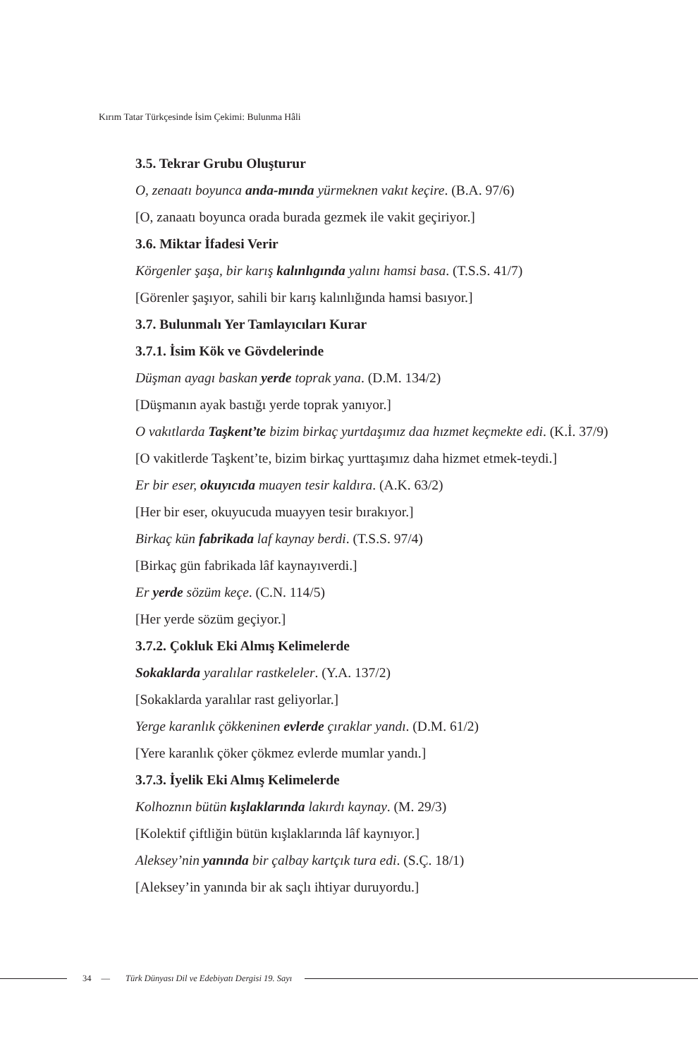Kırım Tatar Türkçesinde İsim Çekimi: Bulunma Hâli
3.5. Tekrar Grubu Oluşturur
O, zenaatı boyunca anda-mında yürmeknen vakıt keçire. (B.A. 97/6)
[O, zanaatı boyunca orada burada gezmek ile vakit geçiriyor.]
3.6. Miktar İfadesi Verir
Körgenler şaşa, bir karış kalınlıgında yalını hamsi basa. (T.S.S. 41/7)
[Görenler şaşıyor, sahili bir karış kalınlığında hamsi basıyor.]
3.7. Bulunmalı Yer Tamlayıcıları Kurar
3.7.1. İsim Kök ve Gövdelerinde
Düşman ayagı baskan yerde toprak yana. (D.M. 134/2)
[Düşmanın ayak bastığı yerde toprak yanıyor.]
O vakıtlarda Taşkent’te bizim birkaç yurtdaşımız daa hızmet keçmekte edi. (K.İ. 37/9)
[O vakitlerde Taşkent’te, bizim birkaç yurttaşımız daha hizmet etmek-teydi.]
Er bir eser, okuyıcıda muayen tesir kaldıra. (A.K. 63/2)
[Her bir eser, okuyucuda muayyen tesir bırakıyor.]
Birkaç kün fabrikada laf kaynay berdi. (T.S.S. 97/4)
[Birkaç gün fabrikada lâf kaynayıverdi.]
Er yerde sözüm keçe. (C.N. 114/5)
[Her yerde sözüm geçiyor.]
3.7.2. Çokluk Eki Almış Kelimelerde
Sokaklarda yaralılar rastkeleler. (Y.A. 137/2)
[Sokaklarda yaralılar rast geliyorlar.]
Yerge karanlık çökkeninen evlerde çıraklar yandı. (D.M. 61/2)
[Yere karanlık çöker çökmez evlerde mumlar yandı.]
3.7.3. İyelik Eki Almış Kelimelerde
Kolhoznın bütün kışlaklarında lakırdı kaynay. (M. 29/3)
[Kolektif çiftliğin bütün kışlaklarında lâf kaynıyor.]
Aleksey’nin yanında bir çalbay kartçık tura edi. (S.Ç. 18/1)
[Aleksey’in yanında bir ak saçlı ihtiyar duruyordu.]
34 — Türk Dünyası Dil ve Edebiyatı Dergisi 19. Sayı